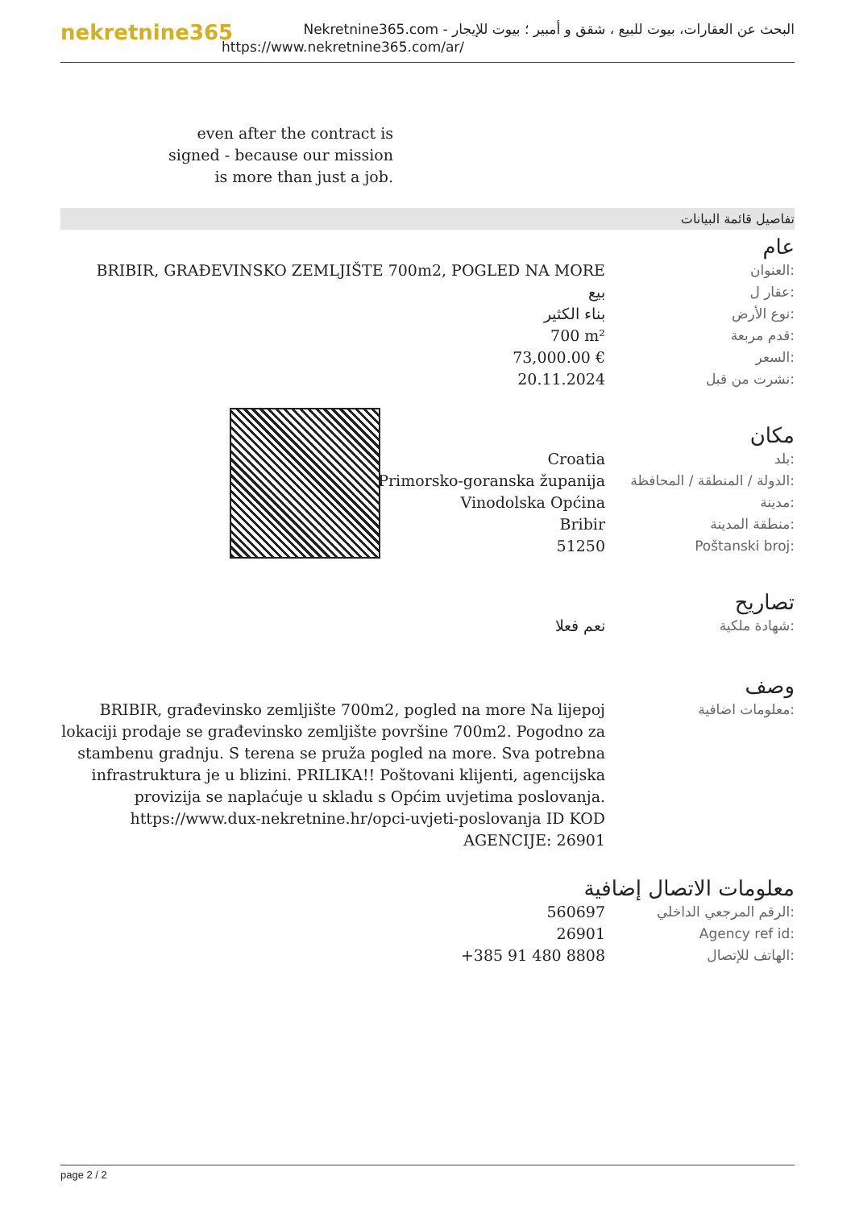nekretnine365
البحث عن العقارات، بيوت للبيع ، شقق و أمبير ؛ بيوت للإيجار - Nekretnine365.com
https://www.nekretnine365.com/ar/
even after the contract is signed - because our mission is more than just a job.
تفاصيل قائمة البيانات
عام
| BRIBIR, GRAĐEVINSKO ZEMLJIŠTE 700m2, POGLED NA MORE | العنوان: |
| بيع | عقار ل: |
| بناء الكثير | نوع الأرض: |
| 700 m² | قدم مربعة: |
| 73,000.00 € | السعر: |
| 20.11.2024 | نشرت من قبل: |
مكان
| Croatia | بلد: |
| Primorsko-goranska županija | الدولة / المنطقة / المحافظة: |
| Vinodolska Općina | مدينة: |
| Bribir | منطقة المدينة: |
| 51250 | Poštanski broj: |
تصاريح
| نعم فعلا | شهادة ملكية: |
وصف
| BRIBIR, građevinsko zemljište 700m2, pogled na more Na lijepoj lokaciji prodaje se građevinsko zemljište površine 700m2. Pogodno za stambenu gradnju. S terena se pruža pogled na more. Sva potrebna infrastruktura je u blizini. PRILIKA!! Poštovani klijenti, agencijska provizija se naplaćuje u skladu s Općim uvjetima poslovanja. https://www.dux-nekretnine.hr/opci-uvjeti-poslovanja ID KOD AGENCIJE: 26901 | معلومات اضافية: |
معلومات الاتصال إضافية
| 560697 | الرقم المرجعي الداخلي: |
| 26901 | Agency ref id: |
| +385 91 480 8808 | الهاتف للإتصال: |
page 2 / 2